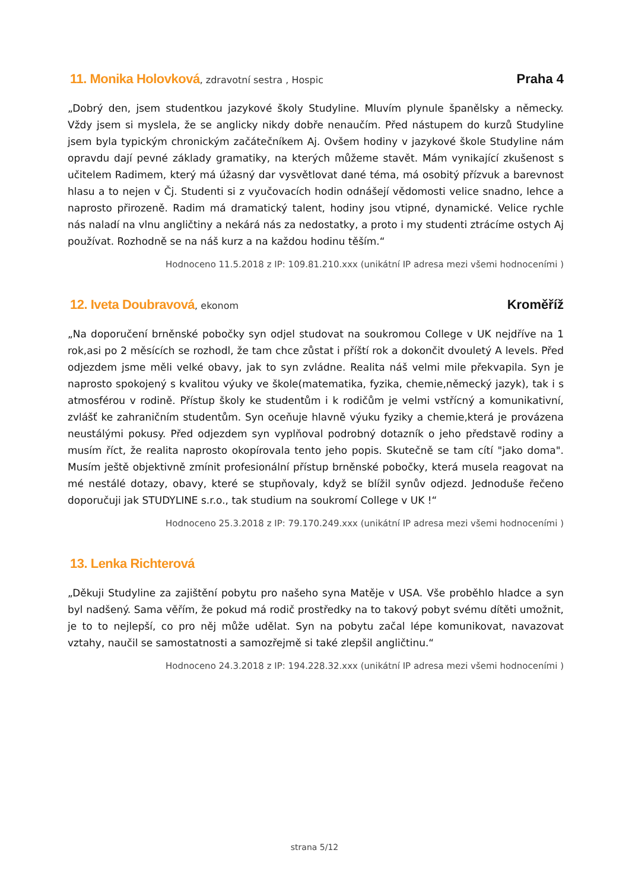11. Monika Holovková, zdravotní sestra , Hospic
Praha 4
„Dobrý den, jsem studentkou jazykové školy Studyline. Mluvím plynule španělsky a německy. Vždy jsem si myslela, že se anglicky nikdy dobře nenaučím. Před nástupem do kurzů Studyline jsem byla typickým chronickým začátečníkem Aj. Ovšem hodiny v jazykové škole Studyline nám opravdu dají pevné základy gramatiky, na kterých můžeme stavět. Mám vynikající zkušenost s učitelem Radimem, který má úžasný dar vysvětlovat dané téma, má osobitý přízvuk a barevnost hlasu a to nejen v Čj. Studenti si z vyučovacích hodin odnášejí vědomosti velice snadno, lehce a naprosto přirozeně. Radim má dramatický talent, hodiny jsou vtipné, dynamické. Velice rychle nás naladí na vlnu angličtiny a nekárá nás za nedostatky, a proto i my studenti ztrácíme ostych Aj používat. Rozhodně se na náš kurz a na každou hodinu těším.“
Hodnoceno 11.5.2018 z IP: 109.81.210.xxx (unikátní IP adresa mezi všemi hodnoceními )
12. Iveta Doubravová, ekonom
Kroměříž
„Na doporučení brněnské pobočky syn odjel studovat na soukromou College v UK nejdříve na 1 rok,asi po 2 měsících se rozhodl, že tam chce zůstat i příští rok a dokončit dvouletý A levels. Před odjezdem jsme měli velké obavy, jak to syn zvládne. Realita náš velmi mile překvapila. Syn je naprosto spokojený s kvalitou výuky ve škole(matematika, fyzika, chemie,německý jazyk), tak i s atmosférou v rodině. Přístup školy ke studentům i k rodičům je velmi vstřícný a komunikativní, zvlášť ke zahraničním studentům. Syn oceňuje hlavně výuku fyziky a chemie,která je provázena neustálými pokusy. Před odjezdem syn vyplňoval podrobný dotazník o jeho představě rodiny a musím říct, že realita naprosto okopírovala tento jeho popis. Skutečně se tam cítí "jako doma". Musím ještě objektivně zmínit profesionální přístup brněnské pobočky, která musela reagovat na mé nestálé dotazy, obavy, které se stupňovaly, když se blížil synův odjezd. Jednoduše řečeno doporučuji jak STUDYLINE s.r.o., tak studium na soukromí College v UK !“
Hodnoceno 25.3.2018 z IP: 79.170.249.xxx (unikátní IP adresa mezi všemi hodnoceními )
13. Lenka Richterová
„Děkuji Studyline za zajištění pobytu pro našeho syna Matěje v USA. Vše proběhlo hladce a syn byl nadšený. Sama věřím, že pokud má rodič prostředky na to takový pobyt svému dítěti umožnit, je to to nejlepší, co pro něj může udělat. Syn na pobytu začal lépe komunikovat, navazovat vztahy, naučil se samostatnosti a samozřejmě si také zlepšil angličtinu.“
Hodnoceno 24.3.2018 z IP: 194.228.32.xxx (unikátní IP adresa mezi všemi hodnoceními )
strana 5/12